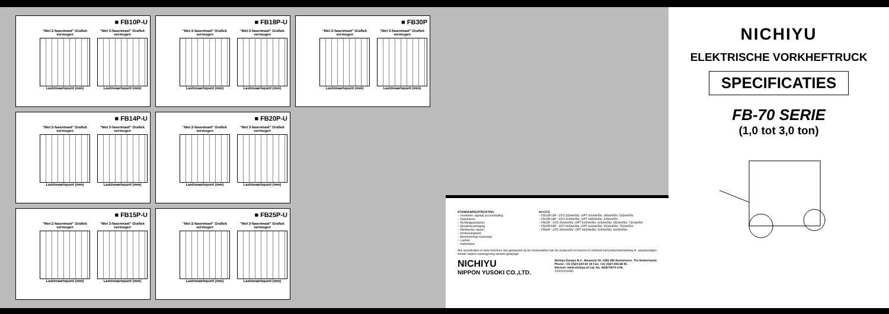■ FB10P-U
"Met 2-fasenmast" Grafiek vermogen
Lastzwaartepunt (mm)
"Met 3-fasenmast" Grafiek vermogen
Lastzwaartepunt (mm)
■ FB18P-U
"Met 2-fasenmast" Grafiek vermogen
Lastzwaartepunt (mm)
"Met 3-fasenmast" Grafiek vermogen
Lastzwaartepunt (mm)
■ FB30P
"Met 2-fasenmast" Grafiek vermogen
Lastzwaartepunt (mm)
"Met 3-fasenmast" Grafiek vermogen
Lastzwaartepunt (mm)
■ FB14P-U
"Met 2-fasenmast" Grafiek vermogen
Lastzwaartepunt (mm)
"Met 3-fasenmast" Grafiek vermogen
Lastzwaartepunt (mm)
■ FB20P-U
"Met 2-fasenmast" Grafiek vermogen
Lastzwaartepunt (mm)
"Met 3-fasenmast" Grafiek vermogen
Lastzwaartepunt (mm)
■ FB15P-U
"Met 2-fasenmast" Grafiek vermogen
Lastzwaartepunt (mm)
"Met 3-fasenmast" Grafiek vermogen
Lastzwaartepunt (mm)
■ FB25P-U
"Met 2-fasenmast" Grafiek vermogen
Lastzwaartepunt (mm)
"Met 3-fasenmast" Grafiek vermogen
Lastzwaartepunt (mm)
STANDAARDUITRUSTING
○ Urenteller, signaal accuontlading
○ Koplampen
○ Richtingaanwijzers
○ Stuurbekrachtiging
○ Elektrische claxon
○ Achteruitrijalarm
○ Beschermkap bovenaan
○ Lastrek
○ Kantelstuur
ACCU'S
○ FB10P/14P : STD 330AH/5hr, OPT 400AH/5hr, 485AH/5hr, 545AH/5hr
○ FB15P/18P : STD 400AH/5hr, OPT 485AH/5hr, 545AH/5hr
○ FB20P : STD 450AH/5hr, OPT 545AH/5hr, 600AH/5hr, 650AH/5hr, 730AH/5hr
○ FB25P/28P : STD 565AH/5hr, OPT 600AH/5hr, 650AH/5hr, 730AH/5hr
○ FB30P : STD 450AH/5hr, OPT 485AH/5hr, 545AH/5hr, 600AH/5hr
Alle specificaties in deze brochure zijn gebaseerd op de voorwaarden van de producent en kunnen in verband met productverbetering of -aanpassingen zonder nadere kennisgeving worden gewijzigd.
NICHIYU
NIPPON YUSOKI CO.,LTD.
Nichiyu Europe B.V., Bouwerij 93, 1185 XW Amstelveen, The Netherlands
Phone: +31 (0)20-640 60 19 Fax: +31 (0)20-445 68 95
Internet: www.nichiyu.nl Cat. No. NEB-FB70-2-NL
2000/0109/SD
NICHIYU
ELEKTRISCHE VORKHEFTRUCK
SPECIFICATIES
FB-70 SERIE
(1,0 tot 3,0 ton)